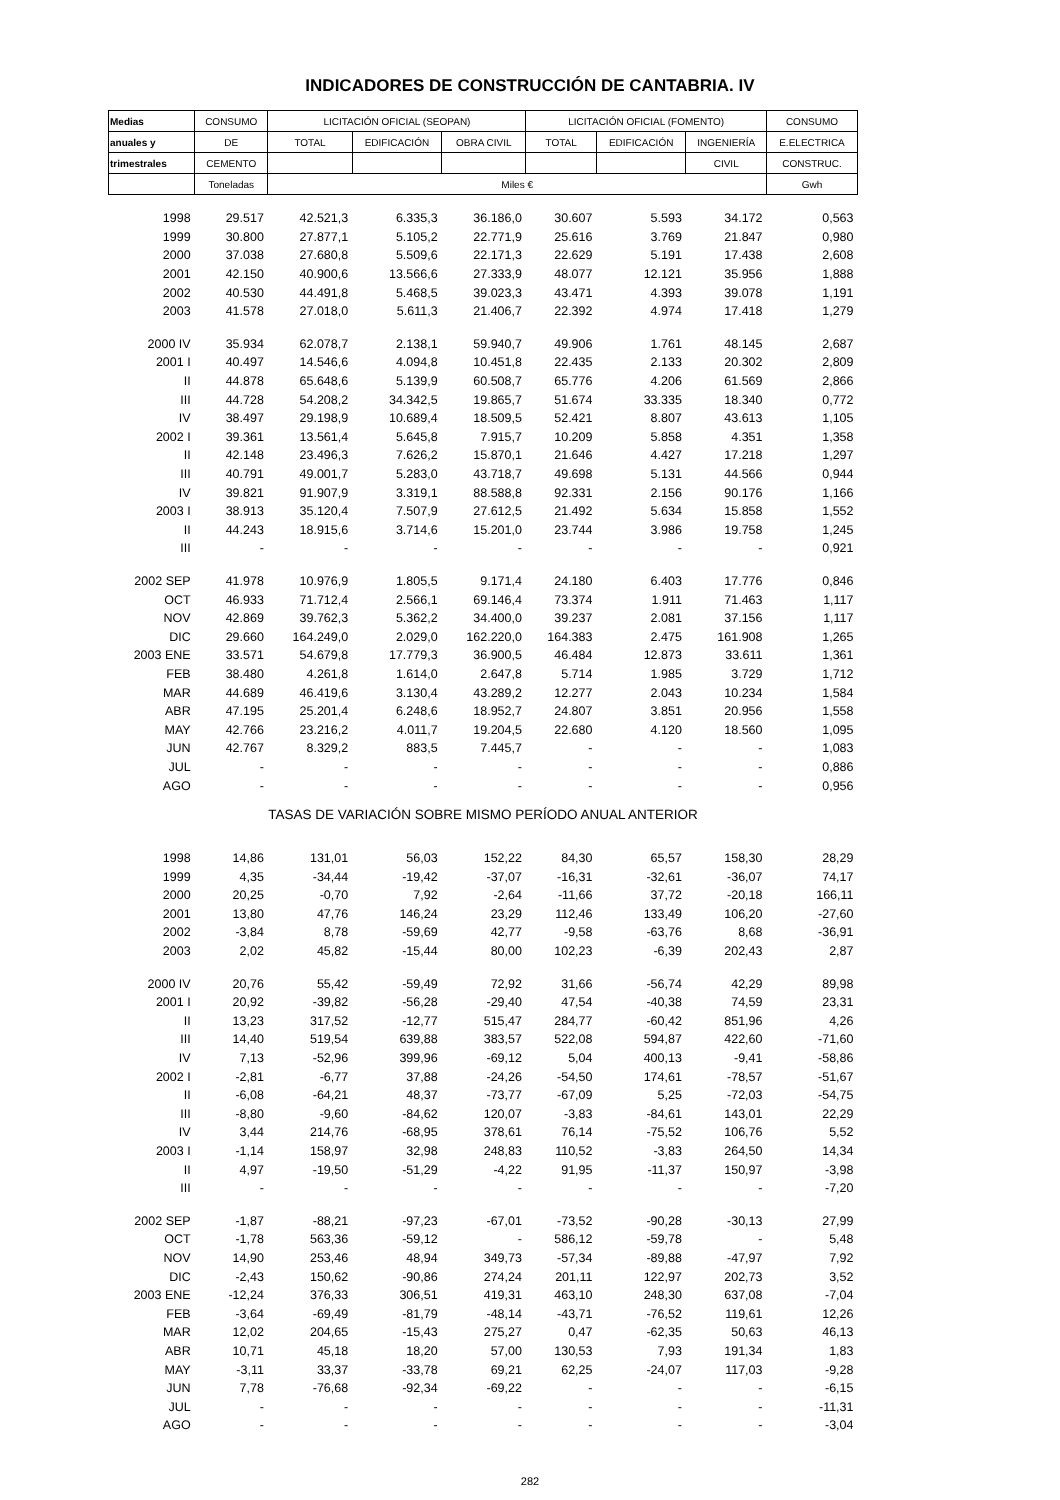INDICADORES DE CONSTRUCCIÓN DE CANTABRIA. IV
| Medias | CONSUMO | LICITACIÓN OFICIAL (SEOPAN) | | | LICITACIÓN OFICIAL (FOMENTO) | | | CONSUMO |
| --- | --- | --- | --- | --- | --- | --- | --- | --- |
| anuales y | DE | TOTAL | EDIFICACIÓN | OBRA CIVIL | TOTAL | EDIFICACIÓN | INGENIERÍA | E.ELECTRICA |
| trimestrales | CEMENTO | | | | | | CIVIL | CONSTRUC. |
| | Toneladas | Miles € | | | | | | Gwh |
| 1998 | 29.517 | 42.521,3 | 6.335,3 | 36.186,0 | 30.607 | 5.593 | 34.172 | 0,563 |
| 1999 | 30.800 | 27.877,1 | 5.105,2 | 22.771,9 | 25.616 | 3.769 | 21.847 | 0,980 |
| 2000 | 37.038 | 27.680,8 | 5.509,6 | 22.171,3 | 22.629 | 5.191 | 17.438 | 2,608 |
| 2001 | 42.150 | 40.900,6 | 13.566,6 | 27.333,9 | 48.077 | 12.121 | 35.956 | 1,888 |
| 2002 | 40.530 | 44.491,8 | 5.468,5 | 39.023,3 | 43.471 | 4.393 | 39.078 | 1,191 |
| 2003 | 41.578 | 27.018,0 | 5.611,3 | 21.406,7 | 22.392 | 4.974 | 17.418 | 1,279 |
| 2000 IV | 35.934 | 62.078,7 | 2.138,1 | 59.940,7 | 49.906 | 1.761 | 48.145 | 2,687 |
| 2001 I | 40.497 | 14.546,6 | 4.094,8 | 10.451,8 | 22.435 | 2.133 | 20.302 | 2,809 |
| II | 44.878 | 65.648,6 | 5.139,9 | 60.508,7 | 65.776 | 4.206 | 61.569 | 2,866 |
| III | 44.728 | 54.208,2 | 34.342,5 | 19.865,7 | 51.674 | 33.335 | 18.340 | 0,772 |
| IV | 38.497 | 29.198,9 | 10.689,4 | 18.509,5 | 52.421 | 8.807 | 43.613 | 1,105 |
| 2002 I | 39.361 | 13.561,4 | 5.645,8 | 7.915,7 | 10.209 | 5.858 | 4.351 | 1,358 |
| II | 42.148 | 23.496,3 | 7.626,2 | 15.870,1 | 21.646 | 4.427 | 17.218 | 1,297 |
| III | 40.791 | 49.001,7 | 5.283,0 | 43.718,7 | 49.698 | 5.131 | 44.566 | 0,944 |
| IV | 39.821 | 91.907,9 | 3.319,1 | 88.588,8 | 92.331 | 2.156 | 90.176 | 1,166 |
| 2003 I | 38.913 | 35.120,4 | 7.507,9 | 27.612,5 | 21.492 | 5.634 | 15.858 | 1,552 |
| II | 44.243 | 18.915,6 | 3.714,6 | 15.201,0 | 23.744 | 3.986 | 19.758 | 1,245 |
| III | - | - | - | - | - | - | - | 0,921 |
| 2002 SEP | 41.978 | 10.976,9 | 1.805,5 | 9.171,4 | 24.180 | 6.403 | 17.776 | 0,846 |
| OCT | 46.933 | 71.712,4 | 2.566,1 | 69.146,4 | 73.374 | 1.911 | 71.463 | 1,117 |
| NOV | 42.869 | 39.762,3 | 5.362,2 | 34.400,0 | 39.237 | 2.081 | 37.156 | 1,117 |
| DIC | 29.660 | 164.249,0 | 2.029,0 | 162.220,0 | 164.383 | 2.475 | 161.908 | 1,265 |
| 2003 ENE | 33.571 | 54.679,8 | 17.779,3 | 36.900,5 | 46.484 | 12.873 | 33.611 | 1,361 |
| FEB | 38.480 | 4.261,8 | 1.614,0 | 2.647,8 | 5.714 | 1.985 | 3.729 | 1,712 |
| MAR | 44.689 | 46.419,6 | 3.130,4 | 43.289,2 | 12.277 | 2.043 | 10.234 | 1,584 |
| ABR | 47.195 | 25.201,4 | 6.248,6 | 18.952,7 | 24.807 | 3.851 | 20.956 | 1,558 |
| MAY | 42.766 | 23.216,2 | 4.011,7 | 19.204,5 | 22.680 | 4.120 | 18.560 | 1,095 |
| JUN | 42.767 | 8.329,2 | 883,5 | 7.445,7 | - | - | - | 1,083 |
| JUL | - | - | - | - | - | - | - | 0,886 |
| AGO | - | - | - | - | - | - | - | 0,956 |
| TASAS DE VARIACIÓN SOBRE MISMO PERÍODO ANUAL ANTERIOR | | | | | | | | |
| 1998 | 14,86 | 131,01 | 56,03 | 152,22 | 84,30 | 65,57 | 158,30 | 28,29 |
| 1999 | 4,35 | -34,44 | -19,42 | -37,07 | -16,31 | -32,61 | -36,07 | 74,17 |
| 2000 | 20,25 | -0,70 | 7,92 | -2,64 | -11,66 | 37,72 | -20,18 | 166,11 |
| 2001 | 13,80 | 47,76 | 146,24 | 23,29 | 112,46 | 133,49 | 106,20 | -27,60 |
| 2002 | -3,84 | 8,78 | -59,69 | 42,77 | -9,58 | -63,76 | 8,68 | -36,91 |
| 2003 | 2,02 | 45,82 | -15,44 | 80,00 | 102,23 | -6,39 | 202,43 | 2,87 |
| 2000 IV | 20,76 | 55,42 | -59,49 | 72,92 | 31,66 | -56,74 | 42,29 | 89,98 |
| 2001 I | 20,92 | -39,82 | -56,28 | -29,40 | 47,54 | -40,38 | 74,59 | 23,31 |
| II | 13,23 | 317,52 | -12,77 | 515,47 | 284,77 | -60,42 | 851,96 | 4,26 |
| III | 14,40 | 519,54 | 639,88 | 383,57 | 522,08 | 594,87 | 422,60 | -71,60 |
| IV | 7,13 | -52,96 | 399,96 | -69,12 | 5,04 | 400,13 | -9,41 | -58,86 |
| 2002 I | -2,81 | -6,77 | 37,88 | -24,26 | -54,50 | 174,61 | -78,57 | -51,67 |
| II | -6,08 | -64,21 | 48,37 | -73,77 | -67,09 | 5,25 | -72,03 | -54,75 |
| III | -8,80 | -9,60 | -84,62 | 120,07 | -3,83 | -84,61 | 143,01 | 22,29 |
| IV | 3,44 | 214,76 | -68,95 | 378,61 | 76,14 | -75,52 | 106,76 | 5,52 |
| 2003 I | -1,14 | 158,97 | 32,98 | 248,83 | 110,52 | -3,83 | 264,50 | 14,34 |
| II | 4,97 | -19,50 | -51,29 | -4,22 | 91,95 | -11,37 | 150,97 | -3,98 |
| III | - | - | - | - | - | - | - | -7,20 |
| 2002 SEP | -1,87 | -88,21 | -97,23 | -67,01 | -73,52 | -90,28 | -30,13 | 27,99 |
| OCT | -1,78 | 563,36 | -59,12 | - | 586,12 | -59,78 | - | 5,48 |
| NOV | 14,90 | 253,46 | 48,94 | 349,73 | -57,34 | -89,88 | -47,97 | 7,92 |
| DIC | -2,43 | 150,62 | -90,86 | 274,24 | 201,11 | 122,97 | 202,73 | 3,52 |
| 2003 ENE | -12,24 | 376,33 | 306,51 | 419,31 | 463,10 | 248,30 | 637,08 | -7,04 |
| FEB | -3,64 | -69,49 | -81,79 | -48,14 | -43,71 | -76,52 | 119,61 | 12,26 |
| MAR | 12,02 | 204,65 | -15,43 | 275,27 | 0,47 | -62,35 | 50,63 | 46,13 |
| ABR | 10,71 | 45,18 | 18,20 | 57,00 | 130,53 | 7,93 | 191,34 | 1,83 |
| MAY | -3,11 | 33,37 | -33,78 | 69,21 | 62,25 | -24,07 | 117,03 | -9,28 |
| JUN | 7,78 | -76,68 | -92,34 | -69,22 | - | - | - | -6,15 |
| JUL | - | - | - | - | - | - | - | -11,31 |
| AGO | - | - | - | - | - | - | - | -3,04 |
282